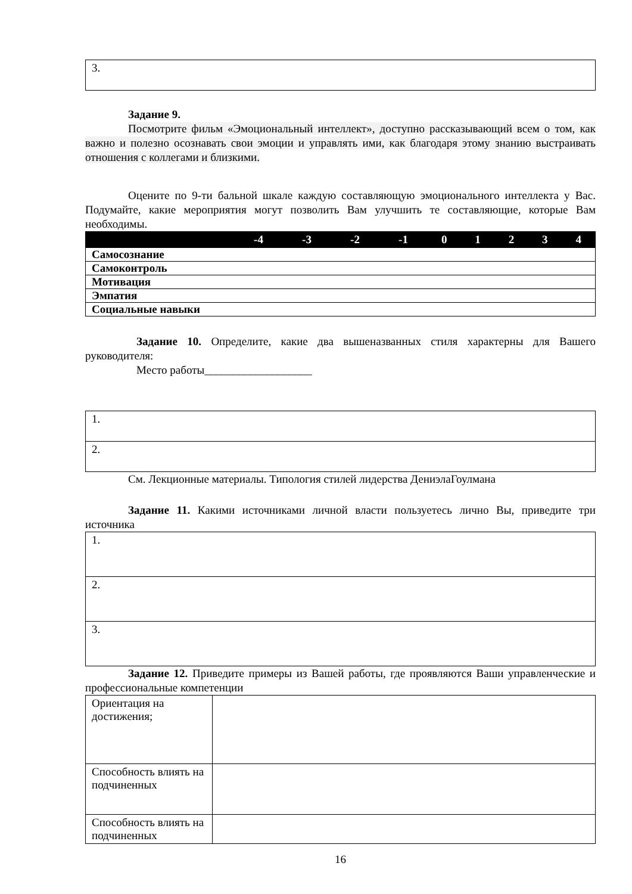| 3. |
Задание 9.
Посмотрите фильм «Эмоциональный интеллект», доступно рассказывающий всем о том, как важно и полезно осознавать свои эмоции и управлять ими, как благодаря этому знанию выстраивать отношения с коллегами и близкими.
Оцените по 9-ти бальной шкале каждую составляющую эмоционального интеллекта у Вас. Подумайте, какие мероприятия могут позволить Вам улучшить те составляющие, которые Вам необходимы.
| | -4 | -3 | -2 | -1 | 0 | 1 | 2 | 3 | 4 |
| --- | --- | --- | --- | --- | --- | --- | --- | --- | --- |
| Самосознание | | | | | | | | | |
| Самоконтроль | | | | | | | | | |
| Мотивация | | | | | | | | | |
| Эмпатия | | | | | | | | | |
| Социальные навыки | | | | | | | | | |
Задание 10. Определите, какие два вышеназванных стиля характерны для Вашего руководителя:
Место работы___________________
| 1. |
| 2. |
См. Лекционные материалы. Типология стилей лидерства ДениэлаГоулмана
Задание 11. Какими источниками личной власти пользуетесь лично Вы, приведите три источника
| 1. |
| 2. |
| 3. |
Задание 12. Приведите примеры из Вашей работы, где проявляются Ваши управленческие и профессиональные компетенции
| Ориентация на достижения; | |
| Способность влиять на подчиненных | |
| Способность влиять на подчиненных | |
16